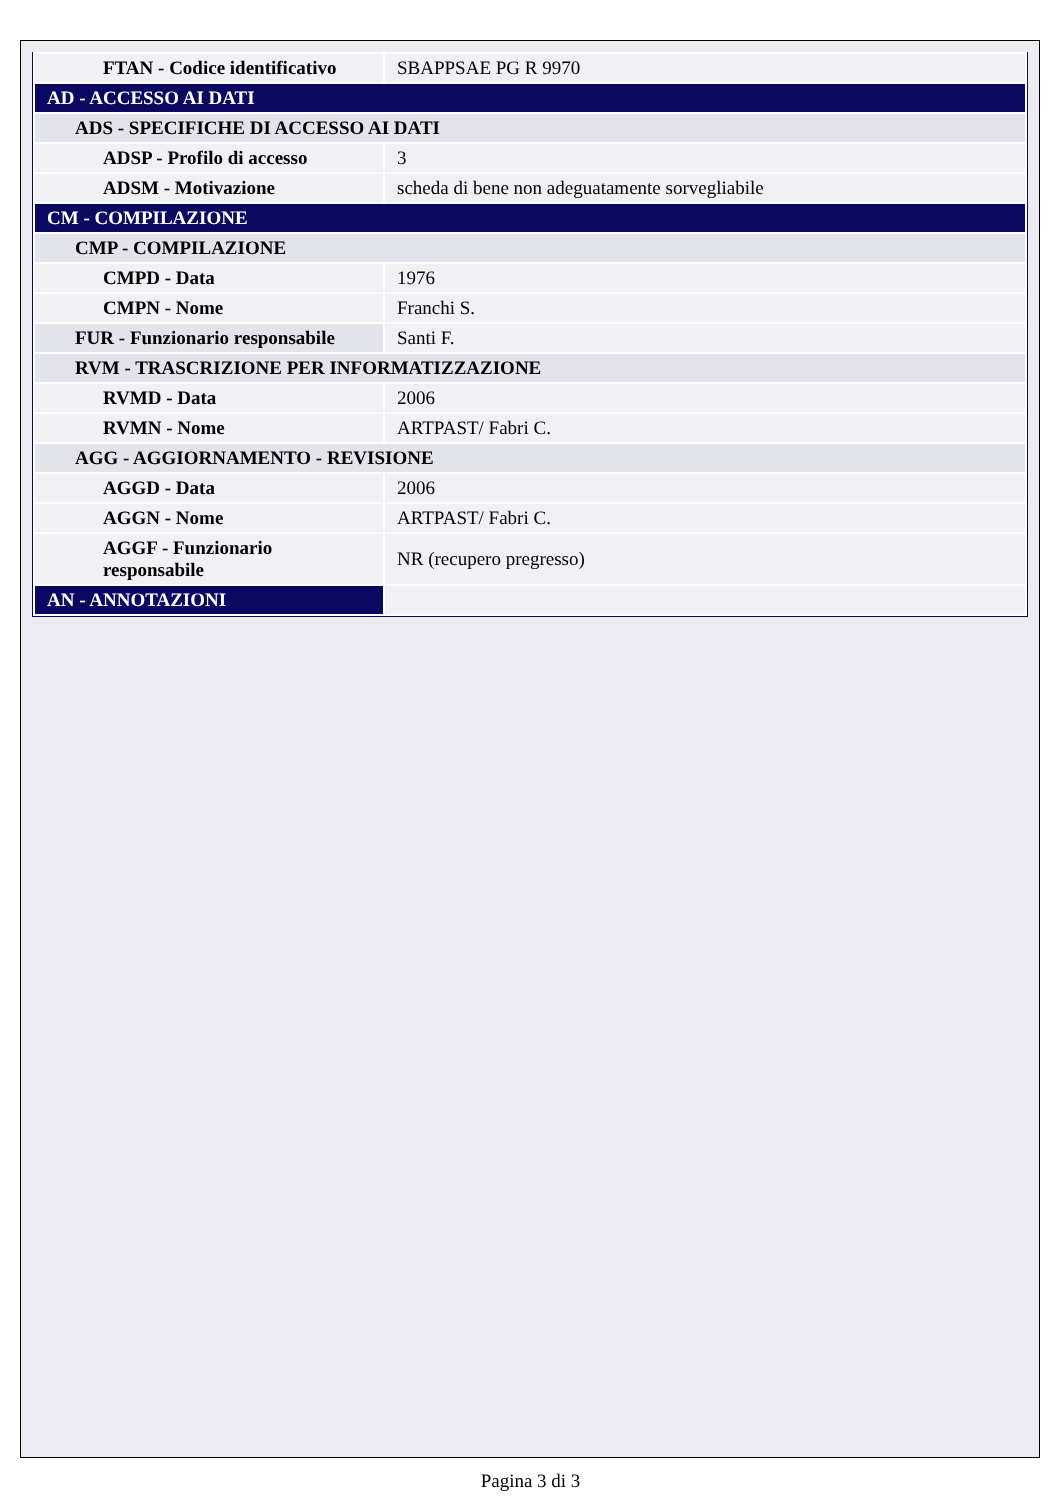| FTAN - Codice identificativo | SBAPPSAE PG R 9970 |
| AD - ACCESSO AI DATI | |
| ADS - SPECIFICHE DI ACCESSO AI DATI | |
| ADSP - Profilo di accesso | 3 |
| ADSM - Motivazione | scheda di bene non adeguatamente sorvegliabile |
| CM - COMPILAZIONE | |
| CMP - COMPILAZIONE | |
| CMPD - Data | 1976 |
| CMPN - Nome | Franchi S. |
| FUR - Funzionario responsabile | Santi F. |
| RVM - TRASCRIZIONE PER INFORMATIZZAZIONE | |
| RVMD - Data | 2006 |
| RVMN - Nome | ARTPAST/ Fabri C. |
| AGG - AGGIORNAMENTO - REVISIONE | |
| AGGD - Data | 2006 |
| AGGN - Nome | ARTPAST/ Fabri C. |
| AGGF - Funzionario responsabile | NR (recupero pregresso) |
| AN - ANNOTAZIONI | |
Pagina 3 di 3